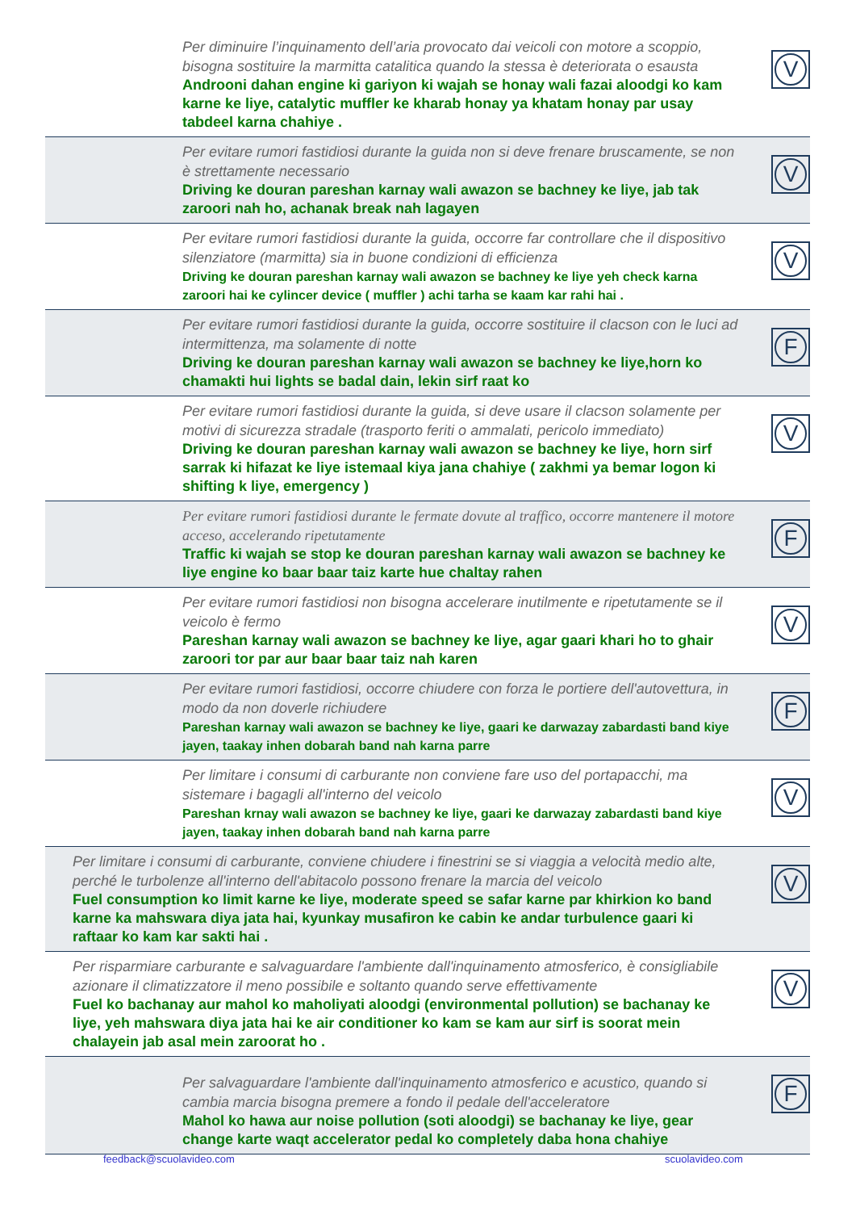Per diminuire l’inquinamento dell’aria provocato dai veicoli con motore a scoppio, bisogna sostituire la marmitta catalitica quando la stessa è deteriorata o esausta
Androoni dahan engine ki gariyon ki wajah se honay wali fazai aloodgi ko kam karne ke liye, catalytic muffler ke kharab honay ya khatam honay par usay tabdeel karna chahiye .
V
Per evitare rumori fastidiosi durante la guida non si deve frenare bruscamente, se non è strettamente necessario
Driving ke douran pareshan karnay wali awazon se bachney ke liye, jab tak zaroori nah ho, achanak break nah lagayen
V
Per evitare rumori fastidiosi durante la guida, occorre far controllare che il dispositivo silenziatore (marmitta) sia in buone condizioni di efficienza
Driving ke douran pareshan karnay wali awazon se bachney ke liye yeh check karna zaroori hai ke cylincer device ( muffler ) achi tarha se kaam kar rahi hai .
V
Per evitare rumori fastidiosi durante la guida, occorre sostituire il clacson con le luci ad intermittenza, ma solamente di notte
Driving ke douran pareshan karnay wali awazon se bachney ke liye,horn ko chamakti hui lights se badal dain, lekin sirf raat ko
F
Per evitare rumori fastidiosi durante la guida, si deve usare il clacson solamente per motivi di sicurezza stradale (trasporto feriti o ammalati, pericolo immediato)
Driving ke douran pareshan karnay wali awazon se bachney ke liye, horn sirf sarrak ki hifazat ke liye istemaal kiya jana chahiye ( zakhmi ya bemar logon ki shifting k liye, emergency )
V
Per evitare rumori fastidiosi durante le fermate dovute al traffico, occorre mantenere il motore acceso, accelerando ripetutamente
Traffic ki wajah se stop ke douran pareshan karnay wali awazon se bachney ke liye engine ko baar baar taiz karte hue chaltay rahen
F
Per evitare rumori fastidiosi non bisogna accelerare inutilmente e ripetutamente se il veicolo è fermo
Pareshan karnay wali awazon se bachney ke liye, agar gaari khari ho to ghair zaroori tor par aur baar baar taiz nah karen
V
Per evitare rumori fastidiosi, occorre chiudere con forza le portiere dell'autovettura, in modo da non doverle richiudere
Pareshan karnay wali awazon se bachney ke liye, gaari ke darwazay zabardasti band kiye jayen, taakay inhen dobarah band nah karna parre
F
Per limitare i consumi di carburante non conviene fare uso del portapacchi, ma sistemare i bagagli all'interno del veicolo
Pareshan krnay wali awazon se bachney ke liye, gaari ke darwazay zabardasti band kiye jayen, taakay inhen dobarah band nah karna parre
V
Per limitare i consumi di carburante, conviene chiudere i finestrini se si viaggia a velocità medio alte, perché le turbolenze all'interno dell'abitacolo possono frenare la marcia del veicolo
Fuel consumption ko limit karne ke liye, moderate speed se safar karne par khirkion ko band karne ka mahswara diya jata hai, kyunkay musafiron ke cabin ke andar turbulence gaari ki raftaar ko kam kar sakti hai .
V
Per risparmiare carburante e salvaguardare l'ambiente dall'inquinamento atmosferico, è consigliabile azionare il climatizzatore il meno possibile e soltanto quando serve effettivamente
Fuel ko bachanay aur mahol ko maholiyati aloodgi (environmental pollution) se bachanay ke liye, yeh mahswara diya jata hai ke air conditioner ko kam se kam aur sirf is soorat mein chalayein jab asal mein zaroorat ho .
V
Per salvaguardare l'ambiente dall'inquinamento atmosferico e acustico, quando si cambia marcia bisogna premere a fondo il pedale dell'acceleratore
Mahol ko hawa aur noise pollution (soti aloodgi) se bachanay ke liye, gear change karte waqt accelerator pedal ko completely daba hona chahiye
F
feedback@scuolavideo.com scuolavideo.com